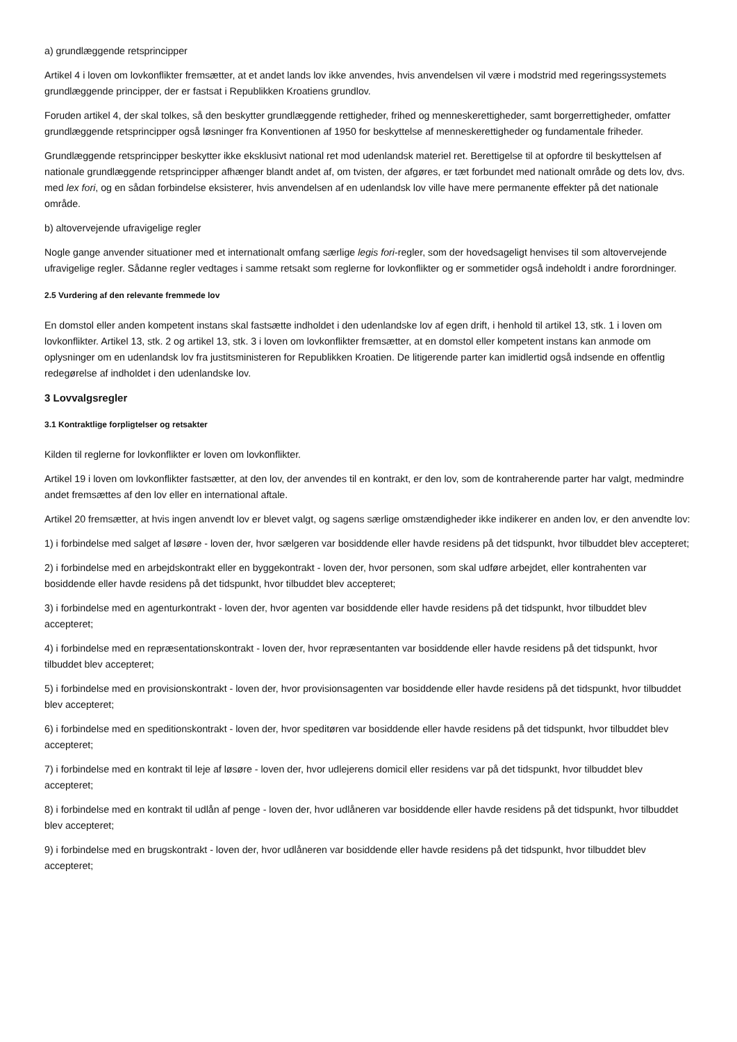a) grundlæggende retsprincipper
Artikel 4 i loven om lovkonflikter fremsætter, at et andet lands lov ikke anvendes, hvis anvendelsen vil være i modstrid med regeringssystemets grundlæggende principper, der er fastsat i Republikken Kroatiens grundlov.
Foruden artikel 4, der skal tolkes, så den beskytter grundlæggende rettigheder, frihed og menneskerettigheder, samt borgerrettigheder, omfatter grundlæggende retsprincipper også løsninger fra Konventionen af 1950 for beskyttelse af menneskerettigheder og fundamentale friheder.
Grundlæggende retsprincipper beskytter ikke eksklusivt national ret mod udenlandsk materiel ret. Berettigelse til at opfordre til beskyttelsen af nationale grundlæggende retsprincipper afhænger blandt andet af, om tvisten, der afgøres, er tæt forbundet med nationalt område og dets lov, dvs. med lex fori, og en sådan forbindelse eksisterer, hvis anvendelsen af en udenlandsk lov ville have mere permanente effekter på det nationale område.
b) altovervejende ufravigelige regler
Nogle gange anvender situationer med et internationalt omfang særlige legis fori-regler, som der hovedsageligt henvises til som altovervejende ufravigelige regler. Sådanne regler vedtages i samme retsakt som reglerne for lovkonflikter og er sommetider også indeholdt i andre forordninger.
2.5 Vurdering af den relevante fremmede lov
En domstol eller anden kompetent instans skal fastsætte indholdet i den udenlandske lov af egen drift, i henhold til artikel 13, stk. 1 i loven om lovkonflikter. Artikel 13, stk. 2 og artikel 13, stk. 3 i loven om lovkonflikter fremsætter, at en domstol eller kompetent instans kan anmode om oplysninger om en udenlandsk lov fra justitsministeren for Republikken Kroatien. De litigerende parter kan imidlertid også indsende en offentlig redegørelse af indholdet i den udenlandske lov.
3 Lovvalgsregler
3.1 Kontraktlige forpligtelser og retsakter
Kilden til reglerne for lovkonflikter er loven om lovkonflikter.
Artikel 19 i loven om lovkonflikter fastsætter, at den lov, der anvendes til en kontrakt, er den lov, som de kontraherende parter har valgt, medmindre andet fremsættes af den lov eller en international aftale.
Artikel 20 fremsætter, at hvis ingen anvendt lov er blevet valgt, og sagens særlige omstændigheder ikke indikerer en anden lov, er den anvendte lov:
1) i forbindelse med salget af løsøre - loven der, hvor sælgeren var bosiddende eller havde residens på det tidspunkt, hvor tilbuddet blev accepteret;
2) i forbindelse med en arbejdskontrakt eller en byggekontrakt - loven der, hvor personen, som skal udføre arbejdet, eller kontrahenten var bosiddende eller havde residens på det tidspunkt, hvor tilbuddet blev accepteret;
3) i forbindelse med en agenturkontrakt - loven der, hvor agenten var bosiddende eller havde residens på det tidspunkt, hvor tilbuddet blev accepteret;
4) i forbindelse med en repræsentationskontrakt - loven der, hvor repræsentanten var bosiddende eller havde residens på det tidspunkt, hvor tilbuddet blev accepteret;
5) i forbindelse med en provisionskontrakt - loven der, hvor provisionsagenten var bosiddende eller havde residens på det tidspunkt, hvor tilbuddet blev accepteret;
6) i forbindelse med en speditionskontrakt - loven der, hvor speditøren var bosiddende eller havde residens på det tidspunkt, hvor tilbuddet blev accepteret;
7) i forbindelse med en kontrakt til leje af løsøre - loven der, hvor udlejerens domicil eller residens var på det tidspunkt, hvor tilbuddet blev accepteret;
8) i forbindelse med en kontrakt til udlån af penge - loven der, hvor udlåneren var bosiddende eller havde residens på det tidspunkt, hvor tilbuddet blev accepteret;
9) i forbindelse med en brugskontrakt - loven der, hvor udlåneren var bosiddende eller havde residens på det tidspunkt, hvor tilbuddet blev accepteret;